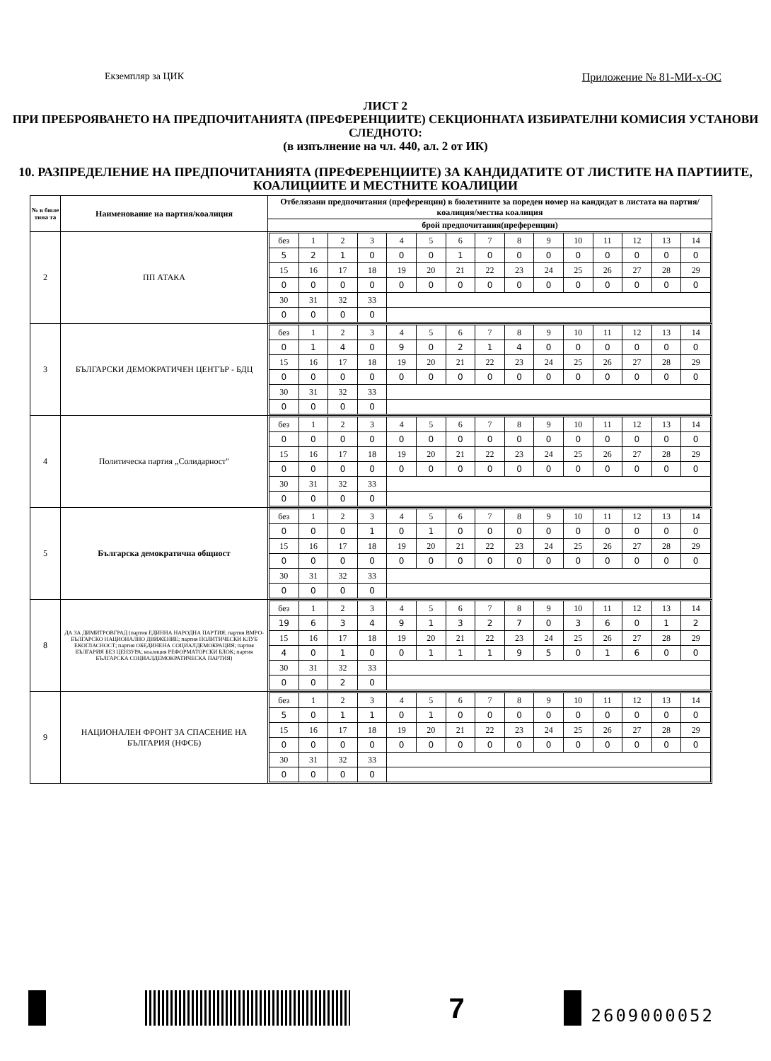Екземпляр за ЦИК Приложение № 81-МИ-х-ОС
ЛИСТ 2
ПРИ ПРЕБРОЯВАНЕТО НА ПРЕДПОЧИТАНИЯТА (ПРЕФЕРЕНЦИИТЕ) СЕКЦИОННАТА ИЗБИРАТЕЛНИ КОМИСИЯ УСТАНОВИ СЛЕДНОТО:
(в изпълнение на чл. 440, ал. 2 от ИК)
10. РАЗПРЕДЕЛЕНИЕ НА ПРЕДПОЧИТАНИЯТА (ПРЕФЕРЕНЦИИТЕ) ЗА КАНДИДАТИТЕ ОТ ЛИСТИТЕ НА ПАРТИИТЕ, КОАЛИЦИИТЕ И МЕСТНИТЕ КОАЛИЦИИ
| № в бюле тина та | Наименование на партия/коалиция | Отбелязани предпочитания (преференции) в бюлетините за пореден номер на кандидат в листата на партия/коалиция/местна коалиция |
| --- | --- | --- |
| | | брой предпочитания(преференции) |
| 2 | ПП АТАКА | / без / 1 / 2 / 3 / 4 / 5 / 6 / 7 / 8 / 9 / 10 / 11 / 12 / 13 / 14 / / 5 / 2 / 1 / 0 / 0 / 0 / 1 / 0 / 0 / 0 / 0 / 0 / 0 / 0 / 0 / / 15 / 16 / 17 / 18 / 19 / 20 / 21 / 22 / 23 / 24 / 25 / 26 / 27 / 28 / 29 / / 0 / 0 / 0 / 0 / 0 / 0 / 0 / 0 / 0 / 0 / 0 / 0 / 0 / 0 / 0 / / 30 / 31 / 32 / 33 / / / / / / / / / / / / / 0 / 0 / 0 / 0 / / / / / / / / / / / / |
| 3 | БЪЛГАРСКИ ДЕМОКРАТИЧЕН ЦЕНТЪР - БДЦ | / без / 1 / 2 / 3 / 4 / 5 / 6 / 7 / 8 / 9 / 10 / 11 / 12 / 13 / 14 / / 0 / 1 / 4 / 0 / 9 / 0 / 2 / 1 / 4 / 0 / 0 / 0 / 0 / 0 / 0 / / 15 / 16 / 17 / 18 / 19 / 20 / 21 / 22 / 23 / 24 / 25 / 26 / 27 / 28 / 29 / / 0 / 0 / 0 / 0 / 0 / 0 / 0 / 0 / 0 / 0 / 0 / 0 / 0 / 0 / 0 / / 30 / 31 / 32 / 33 / / / / / / / / / / / / / 0 / 0 / 0 / 0 / / / / / / / / / / / / |
| 4 | Политическа партия „Солидарност" | / без / 1 / 2 / 3 / 4 / 5 / 6 / 7 / 8 / 9 / 10 / 11 / 12 / 13 / 14 / / 0 / 0 / 0 / 0 / 0 / 0 / 0 / 0 / 0 / 0 / 0 / 0 / 0 / 0 / 0 / / 15 / 16 / 17 / 18 / 19 / 20 / 21 / 22 / 23 / 24 / 25 / 26 / 27 / 28 / 29 / / 0 / 0 / 0 / 0 / 0 / 0 / 0 / 0 / 0 / 0 / 0 / 0 / 0 / 0 / 0 / / 30 / 31 / 32 / 33 / / / / / / / / / / / / / 0 / 0 / 0 / 0 / / / / / / / / / / / / |
| 5 | Българска демократична общност | / без / 1 / 2 / 3 / 4 / 5 / 6 / 7 / 8 / 9 / 10 / 11 / 12 / 13 / 14 / / 0 / 0 / 0 / 1 / 0 / 1 / 0 / 0 / 0 / 0 / 0 / 0 / 0 / 0 / 0 / / 15 / 16 / 17 / 18 / 19 / 20 / 21 / 22 / 23 / 24 / 25 / 26 / 27 / 28 / 29 / / 0 / 0 / 0 / 0 / 0 / 0 / 0 / 0 / 0 / 0 / 0 / 0 / 0 / 0 / 0 / / 30 / 31 / 32 / 33 / / / / / / / / / / / / / 0 / 0 / 0 / 0 / / / / / / / / / / / / |
| 8 | ДА ЗА ДИМИТРОВГРАД (партия ЕДИННА НАРОДНА ПАРТИЯ; партия ВМРО-БЪЛГАРСКО НАЦИОНАЛНО ДВИЖЕНИЕ; партия ПОЛИТИЧЕСКИ КЛУБ ЕКОГЛАСНОСТ; партия ОБЕДИНЕНА СОЦИАЛДЕМОКРАЦИЯ; партия БЪЛГАРИЯ БЕЗ ЦЕНЗУРА; коалиция РЕФОРМАТОРСКИ БЛОК; партия БЪЛГАРСКА СОЦИАЛДЕМОКРАТИЧЕСКА ПАРТИЯ) | / без / 1 / 2 / 3 / 4 / 5 / 6 / 7 / 8 / 9 / 10 / 11 / 12 / 13 / 14 / / 19 / 6 / 3 / 4 / 9 / 1 / 3 / 2 / 7 / 0 / 3 / 6 / 0 / 1 / 2 / / 15 / 16 / 17 / 18 / 19 / 20 / 21 / 22 / 23 / 24 / 25 / 26 / 27 / 28 / 29 / / 4 / 0 / 1 / 0 / 0 / 1 / 1 / 1 / 9 / 5 / 0 / 1 / 6 / 0 / 0 / / 30 / 31 / 32 / 33 / / / / / / / / / / / / / 0 / 0 / 2 / 0 / / / / / / / / / / / / |
| 9 | НАЦИОНАЛЕН ФРОНТ ЗА СПАСЕНИЕ НА БЪЛГАРИЯ (НФСБ) | / без / 1 / 2 / 3 / 4 / 5 / 6 / 7 / 8 / 9 / 10 / 11 / 12 / 13 / 14 / / 5 / 0 / 1 / 1 / 0 / 1 / 0 / 0 / 0 / 0 / 0 / 0 / 0 / 0 / 0 / / 15 / 16 / 17 / 18 / 19 / 20 / 21 / 22 / 23 / 24 / 25 / 26 / 27 / 28 / 29 / / 0 / 0 / 0 / 0 / 0 / 0 / 0 / 0 / 0 / 0 / 0 / 0 / 0 / 0 / 0 / / 30 / 31 / 32 / 33 / / / / / / / / / / / / / 0 / 0 / 0 / 0 / / / / / / / / / / / / |
7
2609000052